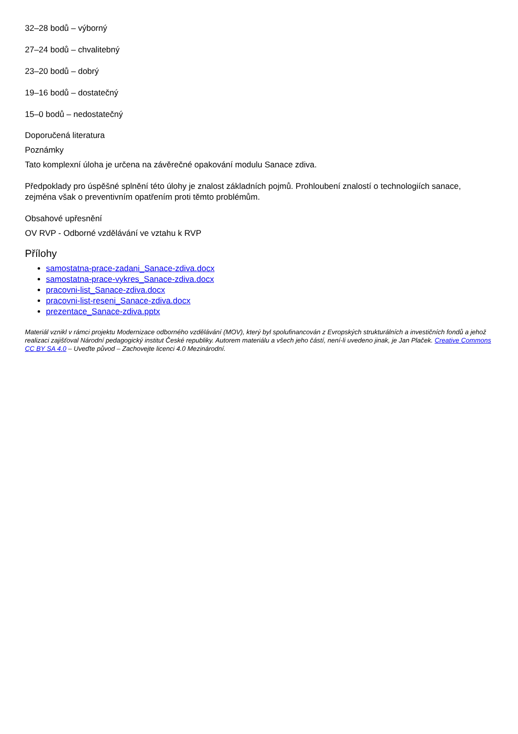32–28 bodů – výborný
27–24 bodů – chvalitebný
23–20 bodů – dobrý
19–16 bodů – dostatečný
15–0 bodů – nedostatečný
Doporučená literatura
Poznámky
Tato komplexní úloha je určena na závěrečné opakování modulu Sanace zdiva.
Předpoklady pro úspěšné splnění této úlohy je znalost základních pojmů. Prohloubení znalostí o technologiích sanace, zejména však o preventivním opatřením proti těmto problémům.
Obsahové upřesnění
OV RVP - Odborné vzdělávání ve vztahu k RVP
Přílohy
samostatna-prace-zadani_Sanace-zdiva.docx
samostatna-prace-vykres_Sanace-zdiva.docx
pracovni-list_Sanace-zdiva.docx
pracovni-list-reseni_Sanace-zdiva.docx
prezentace_Sanace-zdiva.pptx
Materiál vznikl v rámci projektu Modernizace odborného vzdělávání (MOV), který byl spolufinancován z Evropských strukturálních a investičních fondů a jehož realizaci zajišťoval Národní pedagogický institut České republiky. Autorem materiálu a všech jeho částí, není-li uvedeno jinak, je Jan Plaček. Creative Commons CC BY SA 4.0 – Uveďte původ – Zachovejte licenci 4.0 Mezinárodní.